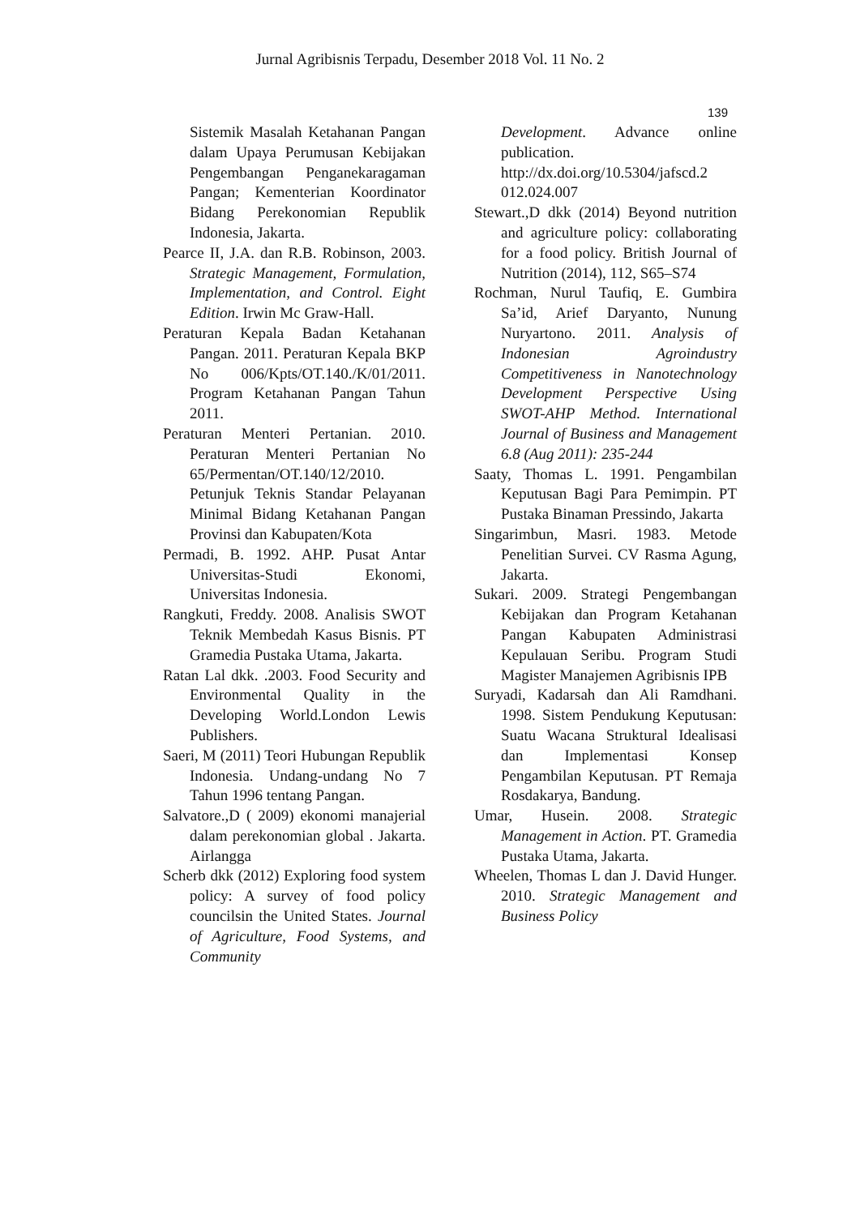Jurnal Agribisnis Terpadu, Desember 2018 Vol. 11 No. 2
139
Sistemik Masalah Ketahanan Pangan dalam Upaya Perumusan Kebijakan Pengembangan Penganekaragaman Pangan; Kementerian Koordinator Bidang Perekonomian Republik Indonesia, Jakarta.
Pearce II, J.A. dan R.B. Robinson, 2003. Strategic Management, Formulation, Implementation, and Control. Eight Edition. Irwin Mc Graw-Hall.
Peraturan Kepala Badan Ketahanan Pangan. 2011. Peraturan Kepala BKP No 006/Kpts/OT.140./K/01/2011. Program Ketahanan Pangan Tahun 2011.
Peraturan Menteri Pertanian. 2010. Peraturan Menteri Pertanian No 65/Permentan/OT.140/12/2010. Petunjuk Teknis Standar Pelayanan Minimal Bidang Ketahanan Pangan Provinsi dan Kabupaten/Kota
Permadi, B. 1992. AHP. Pusat Antar Universitas-Studi Ekonomi, Universitas Indonesia.
Rangkuti, Freddy. 2008. Analisis SWOT Teknik Membedah Kasus Bisnis. PT Gramedia Pustaka Utama, Jakarta.
Ratan Lal dkk. .2003. Food Security and Environmental Quality in the Developing World.London Lewis Publishers.
Saeri, M (2011) Teori Hubungan Republik Indonesia. Undang-undang No 7 Tahun 1996 tentang Pangan.
Salvatore.,D ( 2009) ekonomi manajerial dalam perekonomian global . Jakarta. Airlangga
Scherb dkk (2012) Exploring food system policy: A survey of food policy councilsin the United States. Journal of Agriculture, Food Systems, and Community
Development. Advance online publication. http://dx.doi.org/10.5304/jafscd.2 012.024.007
Stewart.,D dkk (2014) Beyond nutrition and agriculture policy: collaborating for a food policy. British Journal of Nutrition (2014), 112, S65–S74
Rochman, Nurul Taufiq, E. Gumbira Sa’id, Arief Daryanto, Nunung Nuryartono. 2011. Analysis of Indonesian Agroindustry Competitiveness in Nanotechnology Development Perspective Using SWOT-AHP Method. International Journal of Business and Management 6.8 (Aug 2011): 235-244
Saaty, Thomas L. 1991. Pengambilan Keputusan Bagi Para Pemimpin. PT Pustaka Binaman Pressindo, Jakarta
Singarimbun, Masri. 1983. Metode Penelitian Survei. CV Rasma Agung, Jakarta.
Sukari. 2009. Strategi Pengembangan Kebijakan dan Program Ketahanan Pangan Kabupaten Administrasi Kepulauan Seribu. Program Studi Magister Manajemen Agribisnis IPB
Suryadi, Kadarsah dan Ali Ramdhani. 1998. Sistem Pendukung Keputusan: Suatu Wacana Struktural Idealisasi dan Implementasi Konsep Pengambilan Keputusan. PT Remaja Rosdakarya, Bandung.
Umar, Husein. 2008. Strategic Management in Action. PT. Gramedia Pustaka Utama, Jakarta.
Wheelen, Thomas L dan J. David Hunger. 2010. Strategic Management and Business Policy